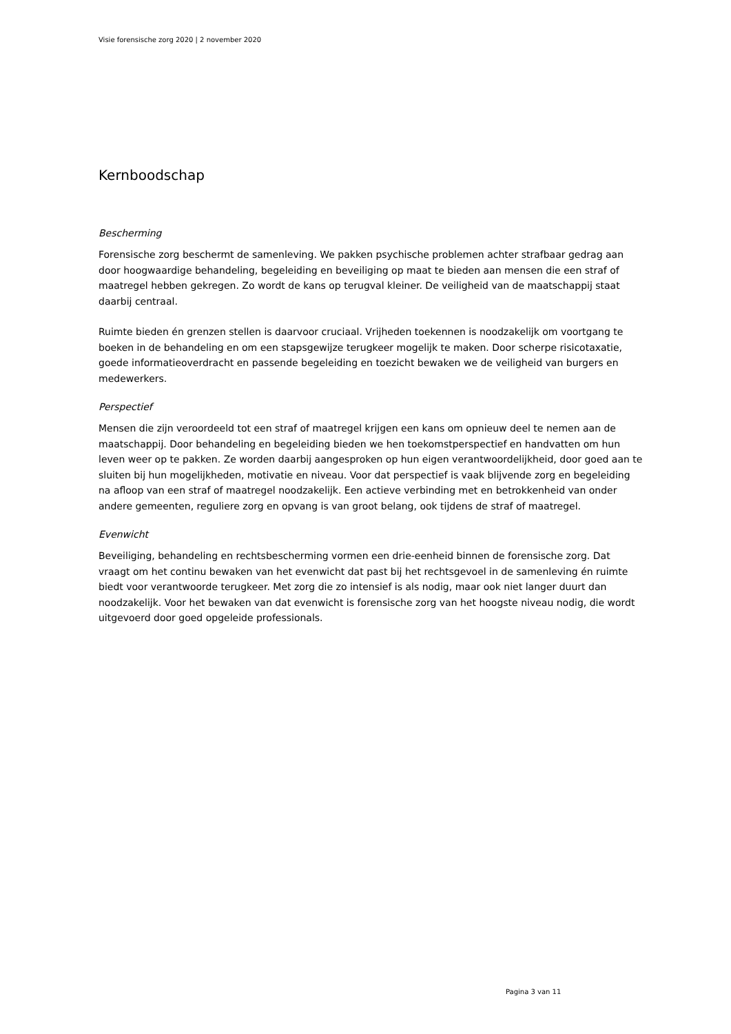Visie forensische zorg 2020 | 2 november 2020
Kernboodschap
Bescherming
Forensische zorg beschermt de samenleving. We pakken psychische problemen achter strafbaar gedrag aan door hoogwaardige behandeling, begeleiding en beveiliging op maat te bieden aan mensen die een straf of maatregel hebben gekregen. Zo wordt de kans op terugval kleiner. De veiligheid van de maatschappij staat daarbij centraal.
Ruimte bieden én grenzen stellen is daarvoor cruciaal. Vrijheden toekennen is noodzakelijk om voortgang te boeken in de behandeling en om een stapsgewijze terugkeer mogelijk te maken. Door scherpe risicotaxatie, goede informatieoverdracht en passende begeleiding en toezicht bewaken we de veiligheid van burgers en medewerkers.
Perspectief
Mensen die zijn veroordeeld tot een straf of maatregel krijgen een kans om opnieuw deel te nemen aan de maatschappij. Door behandeling en begeleiding bieden we hen toekomstperspectief en handvatten om hun leven weer op te pakken. Ze worden daarbij aangesproken op hun eigen verantwoordelijkheid, door goed aan te sluiten bij hun mogelijkheden, motivatie en niveau. Voor dat perspectief is vaak blijvende zorg en begeleiding na afloop van een straf of maatregel noodzakelijk. Een actieve verbinding met en betrokkenheid van onder andere gemeenten, reguliere zorg en opvang is van groot belang, ook tijdens de straf of maatregel.
Evenwicht
Beveiliging, behandeling en rechtsbescherming vormen een drie-eenheid binnen de forensische zorg. Dat vraagt om het continu bewaken van het evenwicht dat past bij het rechtsgevoel in de samenleving én ruimte biedt voor verantwoorde terugkeer. Met zorg die zo intensief is als nodig, maar ook niet langer duurt dan noodzakelijk. Voor het bewaken van dat evenwicht is forensische zorg van het hoogste niveau nodig, die wordt uitgevoerd door goed opgeleide professionals.
Pagina 3 van 11